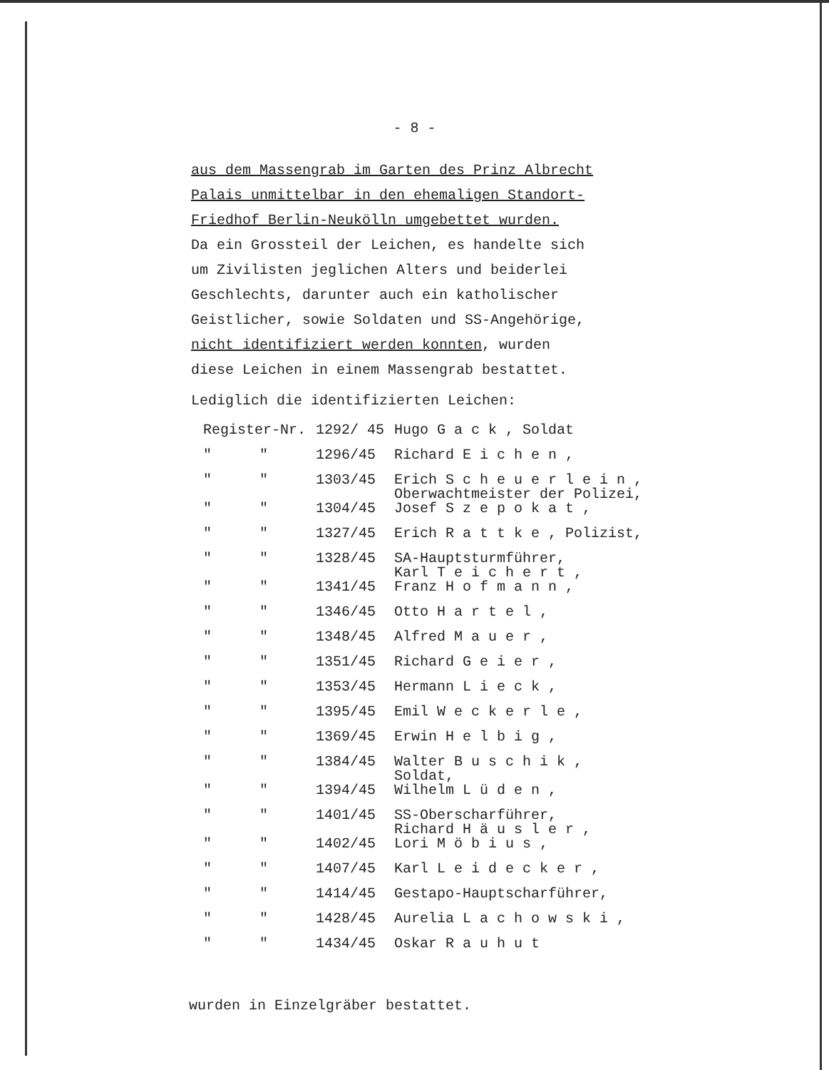- 8 -
aus dem Massengrab im Garten des Prinz Albrecht
Palais unmittelbar in den ehemaligen Standort-
Friedhof Berlin-Neukölln umgebettet wurden.
Da ein Grossteil der Leichen, es handelte sich
um Zivilisten jeglichen Alters und beiderlei
Geschlechts, darunter auch ein katholischer
Geistlicher, sowie Soldaten und SS-Angehörige,
nicht identifiziert werden konnten, wurden
diese Leichen in einem Massengrab bestattet.
Lediglich die identifizierten Leichen:
| Register-Nr. | | 1292/ 45 | Hugo G a c k , Soldat |
| " | " | 1296/45 | Richard E i c h e n , |
| " | " | 1303/45 | Erich S c h e u e r l e i n , Oberwachtmeister der Polizei, |
| " | " | 1304/45 | Josef S z e p o k a t , |
| " | " | 1327/45 | Erich R a t t k e , Polizist, |
| " | " | 1328/45 | SA-Hauptsturmführer, Karl T e i c h e r t , |
| " | " | 1341/45 | Franz H o f m a n n , |
| " | " | 1346/45 | Otto H a r t e l , |
| " | " | 1348/45 | Alfred M a u e r , |
| " | " | 1351/45 | Richard G e i e r , |
| " | " | 1353/45 | Hermann L i e c k , |
| " | " | 1395/45 | Emil W e c k e r l e , |
| " | " | 1369/45 | Erwin H e l b i g , |
| " | " | 1384/45 | Walter B u s c h i k , Soldat, |
| " | " | 1394/45 | Wilhelm L ü d e n , |
| " | " | 1401/45 | SS-Oberscharführer, Richard H ä u s l e r , |
| " | " | 1402/45 | Lori M ö b i u s , |
| " | " | 1407/45 | Karl L e i d e c k e r , |
| " | " | 1414/45 | Gestapo-Hauptscharführer, |
| " | " | 1428/45 | Aurelia L a c h o w s k i , |
| " | " | 1434/45 | Oskar R a u h u t |
wurden in Einzelgräber bestattet.